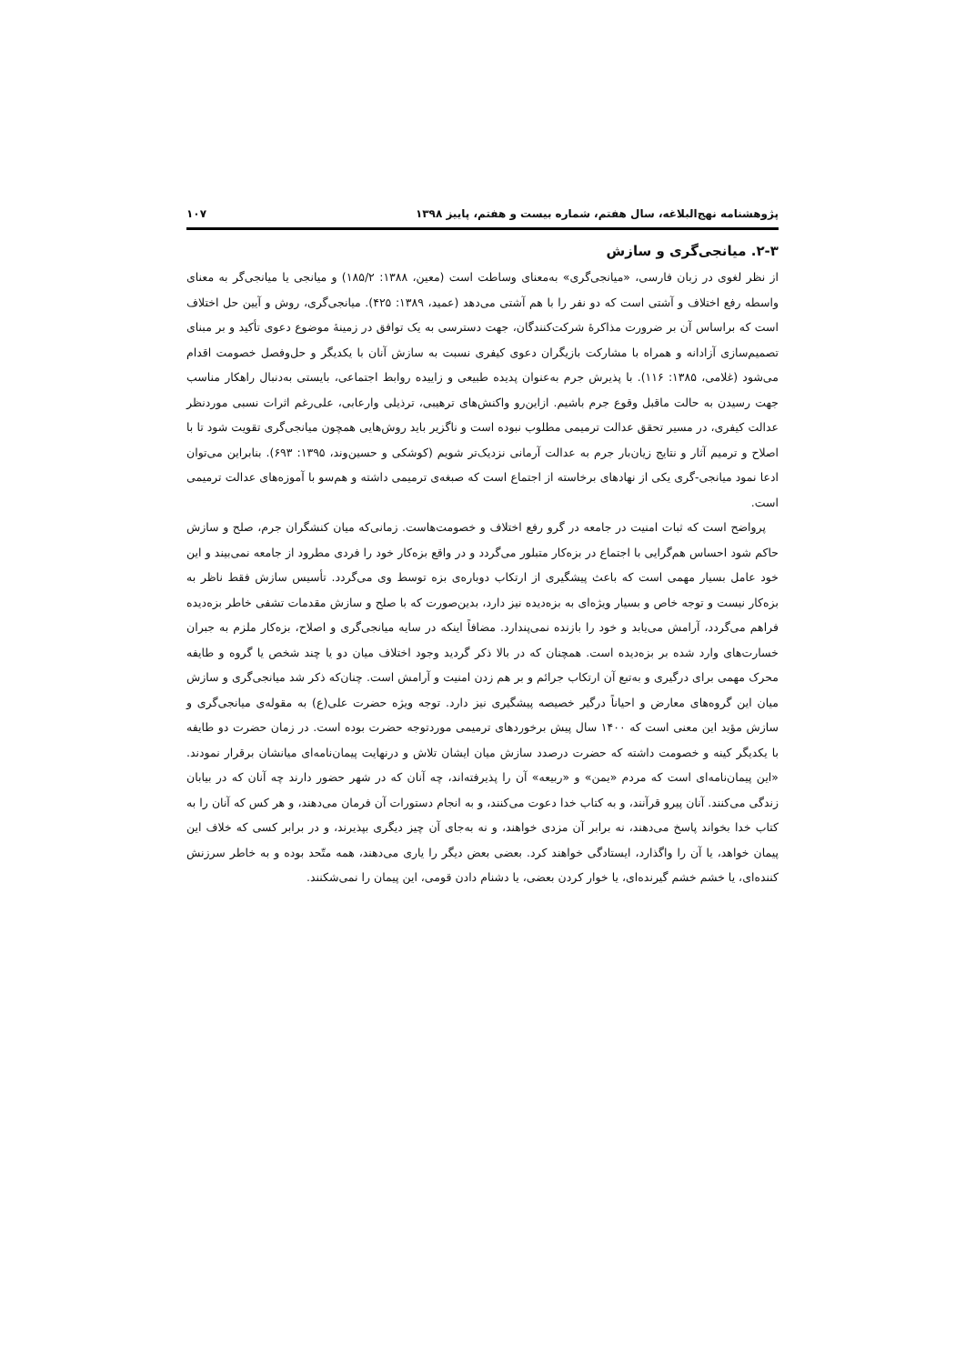پژوهشنامه نهج‌البلاغه، سال هفتم، شماره بیست و هفتم، پاییز ۱۳۹۸ ۱۰۷
۲-۳. میانجی‌گری و سازش
از نظر لغوی در زبان فارسی، «میانجی‌گری» به‌معنای وساطت است (معین، ۱۳۸۸: ۱۸۵/۲) و میانجی یا میانجی‌گر به معنای واسطه رفع اختلاف و آشتی است که دو نفر را با هم آشتی می‌دهد (عمید، ۱۳۸۹: ۴۲۵). میانجی‌گری، روش و آیین حل اختلاف است که براساس آن بر ضرورت مذاکرهٔ شرکت‌کنندگان، جهت دسترسی به یک توافق در زمینهٔ موضوع دعوی تأکید و بر مبنای تصمیم‌سازی آزادانه و همراه با مشارکت بازیگران دعوی کیفری نسبت به سازش آنان با یکدیگر و حل‌وفصل خصومت اقدام می‌شود (غلامی، ۱۳۸۵: ۱۱۶). با پذیرش جرم به‌عنوان پدیده طبیعی و زاییده روابط اجتماعی، بایستی به‌دنبال راهکار مناسب جهت رسیدن به حالت ماقبل وقوع جرم باشیم. ازاین‌رو واکنش‌های ترهیبی، ترذیلی وارعابی، علی‌رغم اثرات نسبی موردنظر عدالت کیفری، در مسیر تحقق عدالت ترمیمی مطلوب نبوده است و ناگزیر باید روش‌هایی همچون میانجی‌گری تقویت شود تا با اصلاح و ترمیم آثار و نتایج زیان‌بار جرم به عدالت آرمانی نزدیک‌تر شویم (کوشکی و حسین‌وند، ۱۳۹۵: ۶۹۳). بنابراین می‌توان ادعا نمود میانجی-گری یکی از نهادهای برخاسته از اجتماع است که صبغه‌ی ترمیمی داشته و هم‌سو با آموزه‌های عدالت ترمیمی است.
پرواضح است که ثبات امنیت در جامعه در گرو رفع اختلاف و خصومت‌هاست. زمانی‌که میان کنشگران جرم، صلح و سازش حاکم شود احساس هم‌گرایی با اجتماع در بزه‌کار متبلور می‌گردد و در واقع بزه‌کار خود را فردی مطرود از جامعه نمی‌بیند و این خود عامل بسیار مهمی است که باعث پیشگیری از ارتکاب دوباره‌ی بزه توسط وی می‌گردد. تأسیس سازش فقط ناظر به بزه‌کار نیست و توجه خاص و بسیار ویژه‌ای به بزه‌دیده نیز دارد، بدین‌صورت که با صلح و سازش مقدمات تشفی خاطر بزه‌دیده فراهم می‌گردد، آرامش می‌یابد و خود را بازنده نمی‌پندارد. مضافاً اینکه در سایه میانجی‌گری و اصلاح، بزه‌کار ملزم به جبران خسارت‌های وارد شده بر بزه‌دیده است. همچنان که در بالا ذکر گردید وجود اختلاف میان دو یا چند شخص یا گروه و طایفه محرک مهمی برای درگیری و به‌تبع آن ارتکاب جرائم و بر هم زدن امنیت و آرامش است. چنان‌که ذکر شد میانجی‌گری و سازش میان این گروه‌های معارض و احیاناً درگیر خصیصه پیشگیری نیز دارد. توجه ویژه حضرت علی(ع) به مقوله‌ی میانجی‌گری و سازش مؤید این معنی است که ۱۴۰۰ سال پیش برخوردهای ترمیمی موردتوجه حضرت بوده است. در زمان حضرت دو طایفه با یکدیگر کینه و خصومت داشته که حضرت درصدد سازش میان ایشان تلاش و درنهایت پیمان‌نامه‌ای میانشان برقرار نمودند. «این پیمان‌نامه‌ای است که مردم «یمن» و «ربیعه» آن را پذیرفته‌اند، چه آنان که در شهر حضور دارند چه آنان که در بیابان زندگی می‌کنند. آنان پیرو قرآنند، و به کتاب خدا دعوت می‌کنند، و به انجام دستورات آن فرمان می‌دهند، و هر کس که آنان را به کتاب خدا بخواند پاسخ می‌دهند، نه برابر آن مزدی خواهند، و نه به‌جای آن چیز دیگری بپذیرند، و در برابر کسی که خلاف این پیمان خواهد، یا آن را واگذارد، ایستادگی خواهند کرد. بعضی بعض دیگر را یاری می‌دهند، همه متّحد بوده و به خاطر سرزنش کننده‌ای، یا خشم خشم گیرنده‌ای، یا خوار کردن بعضی، یا دشنام دادن قومی، این پیمان را نمی‌شکنند.